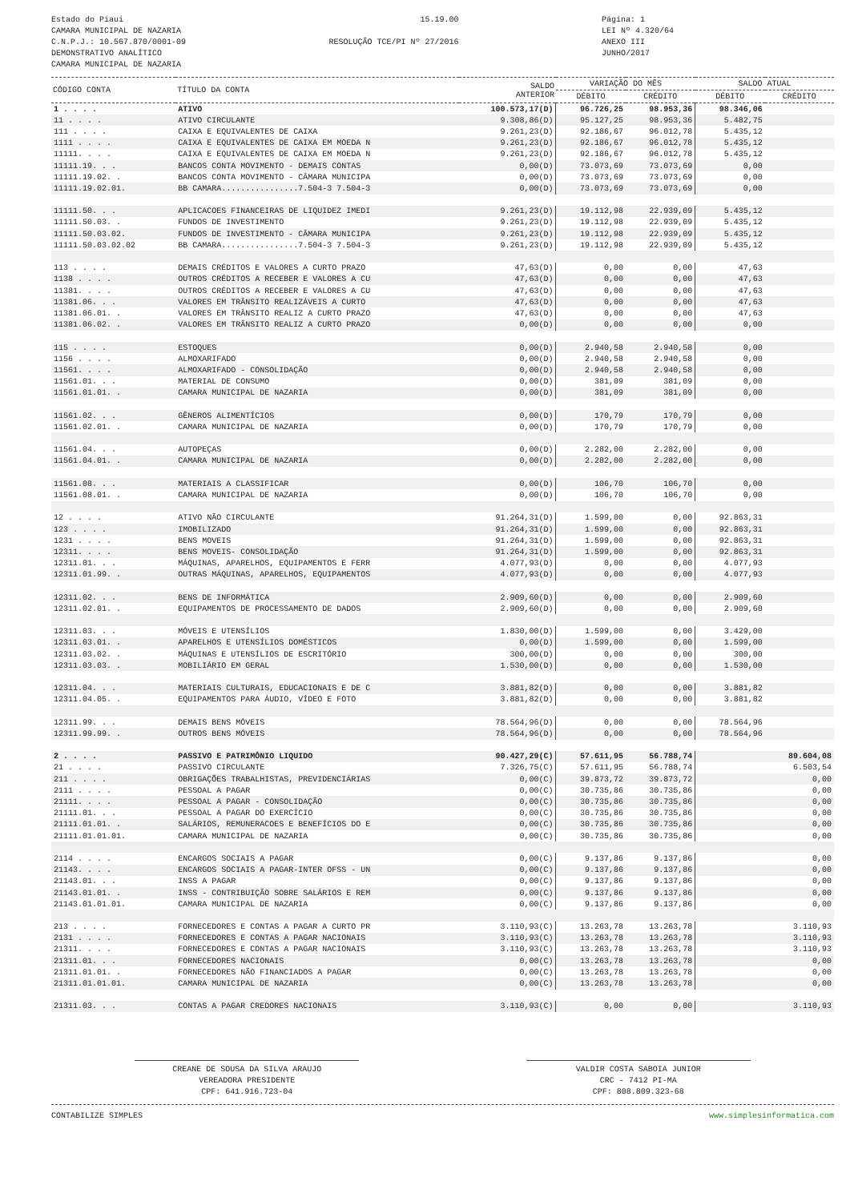Estado do Piaui
CAMARA MUNICIPAL DE NAZARIA
C.N.P.J.: 10.567.870/0001-09
DEMONSTRATIVO ANALÍTICO
CAMARA MUNICIPAL DE NAZARIA
15.19.00
RESOLUÇÃO TCE/PI Nº 27/2016
Página: 1
LEI Nº 4.320/64
ANEXO III
JUNHO/2017
| CÓDIGO CONTA | TÍTULO DA CONTA | SALDO ANTERIOR | VARIAÇÃO DO MÊS | | SALDO ATUAL | |
| --- | --- | --- | --- | --- | --- | --- |
| | | | DÉBITO | CRÉDITO | DÉBITO | CRÉDITO |
| 1 . . . . | ATIVO | 100.573,17(D) | 96.726,25 | 98.953,36 | 98.346,06 | |
| 11 . . . . | ATIVO CIRCULANTE | 9.308,86(D) | 95.127,25 | 98.953,36 | 5.482,75 | |
| 111 . . . . | CAIXA E EQUIVALENTES DE CAIXA | 9.261,23(D) | 92.186,67 | 96.012,78 | 5.435,12 | |
| 1111 . . . . | CAIXA E EQUIVALENTES DE CAIXA EM MOEDA N | 9.261,23(D) | 92.186,67 | 96.012,78 | 5.435,12 | |
| 11111. . . . | CAIXA E EQUIVALENTES DE CAIXA EM MOEDA N | 9.261,23(D) | 92.186,67 | 96.012,78 | 5.435,12 | |
| 11111.19. . . | BANCOS CONTA MOVIMENTO - DEMAIS CONTAS | 0,00(D) | 73.073,69 | 73.073,69 | 0,00 | |
| 11111.19.02. . | BANCOS CONTA MOVIMENTO - CÂMARA MUNICIPA | 0,00(D) | 73.073,69 | 73.073,69 | 0,00 | |
| 11111.19.02.01. | BB CAMARA................7.504-3 7.504-3 | 0,00(D) | 73.073,69 | 73.073,69 | 0,00 | |
| 11111.50. . . | APLICACOES FINANCEIRAS DE LIQUIDEZ IMEDI | 9.261,23(D) | 19.112,98 | 22.939,09 | 5.435,12 | |
| 11111.50.03. . | FUNDOS DE INVESTIMENTO | 9.261,23(D) | 19.112,98 | 22.939,09 | 5.435,12 | |
| 11111.50.03.02. | FUNDOS DE INVESTIMENTO - CÂMARA MUNICIPA | 9.261,23(D) | 19.112,98 | 22.939,09 | 5.435,12 | |
| 11111.50.03.02.02 | BB CAMARA................7.504-3 7.504-3 | 9.261,23(D) | 19.112,98 | 22.939,09 | 5.435,12 | |
| 113 . . . . | DEMAIS CRÉDITOS E VALORES A CURTO PRAZO | 47,63(D) | 0,00 | 0,00 | 47,63 | |
| 1138 . . . . | OUTROS CRÉDITOS A RECEBER E VALORES A CU | 47,63(D) | 0,00 | 0,00 | 47,63 | |
| 11381. . . . | OUTROS CRÉDITOS A RECEBER E VALORES A CU | 47,63(D) | 0,00 | 0,00 | 47,63 | |
| 11381.06. . . | VALORES EM TRÂNSITO REALIZÁVEIS A CURTO | 47,63(D) | 0,00 | 0,00 | 47,63 | |
| 11381.06.01. . | VALORES EM TRÂNSITO REALIZ A CURTO PRAZO | 47,63(D) | 0,00 | 0,00 | 47,63 | |
| 11381.06.02. . | VALORES EM TRÂNSITO REALIZ A CURTO PRAZO | 0,00(D) | 0,00 | 0,00 | 0,00 | |
| 115 . . . . | ESTOQUES | 0,00(D) | 2.940,58 | 2.940,58 | 0,00 | |
| 1156 . . . . | ALMOXARIFADO | 0,00(D) | 2.940,58 | 2.940,58 | 0,00 | |
| 11561. . . . | ALMOXARIFADO - CONSOLIDAÇÃO | 0,00(D) | 2.940,58 | 2.940,58 | 0,00 | |
| 11561.01. . . | MATERIAL DE CONSUMO | 0,00(D) | 381,09 | 381,09 | 0,00 | |
| 11561.01.01. . | CAMARA MUNICIPAL DE NAZARIA | 0,00(D) | 381,09 | 381,09 | 0,00 | |
| 11561.02. . . | GÊNEROS ALIMENTÍCIOS | 0,00(D) | 170,79 | 170,79 | 0,00 | |
| 11561.02.01. . | CAMARA MUNICIPAL DE NAZARIA | 0,00(D) | 170,79 | 170,79 | 0,00 | |
| 11561.04. . . | AUTOPEÇAS | 0,00(D) | 2.282,00 | 2.282,00 | 0,00 | |
| 11561.04.01. . | CAMARA MUNICIPAL DE NAZARIA | 0,00(D) | 2.282,00 | 2.282,00 | 0,00 | |
| 11561.08. . . | MATERIAIS A CLASSIFICAR | 0,00(D) | 106,70 | 106,70 | 0,00 | |
| 11561.08.01. . | CAMARA MUNICIPAL DE NAZARIA | 0,00(D) | 106,70 | 106,70 | 0,00 | |
| 12 . . . . | ATIVO NÃO CIRCULANTE | 91.264,31(D) | 1.599,00 | 0,00 | 92.863,31 | |
| 123 . . . . | IMOBILIZADO | 91.264,31(D) | 1.599,00 | 0,00 | 92.863,31 | |
| 1231 . . . . | BENS MOVEIS | 91.264,31(D) | 1.599,00 | 0,00 | 92.863,31 | |
| 12311. . . . | BENS MOVEIS- CONSOLIDAÇÃO | 91.264,31(D) | 1.599,00 | 0,00 | 92.863,31 | |
| 12311.01. . . | MÁQUINAS, APARELHOS, EQUIPAMENTOS E FERR | 4.077,93(D) | 0,00 | 0,00 | 4.077,93 | |
| 12311.01.99. . | OUTRAS MÁQUINAS, APARELHOS, EQUIPAMENTOS | 4.077,93(D) | 0,00 | 0,00 | 4.077,93 | |
| 12311.02. . . | BENS DE INFORMÁTICA | 2.909,60(D) | 0,00 | 0,00 | 2.909,60 | |
| 12311.02.01. . | EQUIPAMENTOS DE PROCESSAMENTO DE DADOS | 2.909,60(D) | 0,00 | 0,00 | 2.909,60 | |
| 12311.03. . . | MÓVEIS E UTENSÍLIOS | 1.830,00(D) | 1.599,00 | 0,00 | 3.429,00 | |
| 12311.03.01. . | APARELHOS E UTENSÍLIOS DOMÉSTICOS | 0,00(D) | 1.599,00 | 0,00 | 1.599,00 | |
| 12311.03.02. . | MÁQUINAS E UTENSÍLIOS DE ESCRITÓRIO | 300,00(D) | 0,00 | 0,00 | 300,00 | |
| 12311.03.03. . | MOBILIÁRIO EM GERAL | 1.530,00(D) | 0,00 | 0,00 | 1.530,00 | |
| 12311.04. . . | MATERIAIS CULTURAIS, EDUCACIONAIS E DE C | 3.881,82(D) | 0,00 | 0,00 | 3.881,82 | |
| 12311.04.05. . | EQUIPAMENTOS PARA ÁUDIO, VÍDEO E FOTO | 3.881,82(D) | 0,00 | 0,00 | 3.881,82 | |
| 12311.99. . . | DEMAIS BENS MÓVEIS | 78.564,96(D) | 0,00 | 0,00 | 78.564,96 | |
| 12311.99.99. . | OUTROS BENS MÓVEIS | 78.564,96(D) | 0,00 | 0,00 | 78.564,96 | |
| 2 . . . . | PASSIVO E PATRIMÔNIO LIQUIDO | 90.427,29(C) | 57.611,95 | 56.788,74 | | 89.604,08 |
| 21 . . . . | PASSIVO CIRCULANTE | 7.326,75(C) | 57.611,95 | 56.788,74 | | 6.503,54 |
| 211 . . . . | OBRIGAÇÕES TRABALHISTAS, PREVIDENCIÁRIAS | 0,00(C) | 39.873,72 | 39.873,72 | | 0,00 |
| 2111 . . . . | PESSOAL A PAGAR | 0,00(C) | 30.735,86 | 30.735,86 | | 0,00 |
| 21111. . . . | PESSOAL A PAGAR - CONSOLIDAÇÃO | 0,00(C) | 30.735,86 | 30.735,86 | | 0,00 |
| 21111.01. . . | PESSOAL A PAGAR DO EXERCÍCIO | 0,00(C) | 30.735,86 | 30.735,86 | | 0,00 |
| 21111.01.01. . | SALÁRIOS, REMUNERACOES E BENEFÍCIOS DO E | 0,00(C) | 30.735,86 | 30.735,86 | | 0,00 |
| 21111.01.01.01. | CAMARA MUNICIPAL DE NAZARIA | 0,00(C) | 30.735,86 | 30.735,86 | | 0,00 |
| 2114 . . . . | ENCARGOS SOCIAIS A PAGAR | 0,00(C) | 9.137,86 | 9.137,86 | | 0,00 |
| 21143. . . . | ENCARGOS SOCIAIS A PAGAR-INTER OFSS - UN | 0,00(C) | 9.137,86 | 9.137,86 | | 0,00 |
| 21143.01. . . | INSS A PAGAR | 0,00(C) | 9.137,86 | 9.137,86 | | 0,00 |
| 21143.01.01. . | INSS - CONTRIBUIÇÃO SOBRE SALÁRIOS E REM | 0,00(C) | 9.137,86 | 9.137,86 | | 0,00 |
| 21143.01.01.01. | CAMARA MUNICIPAL DE NAZARIA | 0,00(C) | 9.137,86 | 9.137,86 | | 0,00 |
| 213 . . . . | FORNECEDORES E CONTAS A PAGAR A CURTO PR | 3.110,93(C) | 13.263,78 | 13.263,78 | | 3.110,93 |
| 2131 . . . . | FORNECEDORES E CONTAS A PAGAR NACIONAIS | 3.110,93(C) | 13.263,78 | 13.263,78 | | 3.110,93 |
| 21311. . . . | FORNECEDORES E CONTAS A PAGAR NACIONAIS | 3.110,93(C) | 13.263,78 | 13.263,78 | | 3.110,93 |
| 21311.01. . . | FORNECEDORES NACIONAIS | 0,00(C) | 13.263,78 | 13.263,78 | | 0,00 |
| 21311.01.01. . | FORNECEDORES NÃO FINANCIADOS A PAGAR | 0,00(C) | 13.263,78 | 13.263,78 | | 0,00 |
| 21311.01.01.01. | CAMARA MUNICIPAL DE NAZARIA | 0,00(C) | 13.263,78 | 13.263,78 | | 0,00 |
| 21311.03. . . | CONTAS A PAGAR CREDORES NACIONAIS | 3.110,93(C) | 0,00 | 0,00 | | 3.110,93 |
CREANE DE SOUSA DA SILVA ARAUJO
VEREADORA PRESIDENTE
CPF: 641.916.723-04
VALDIR COSTA SABOIA JUNIOR
CRC - 7412 PI-MA
CPF: 808.809.323-68
CONTABILIZE SIMPLES www.simplesinformatica.com